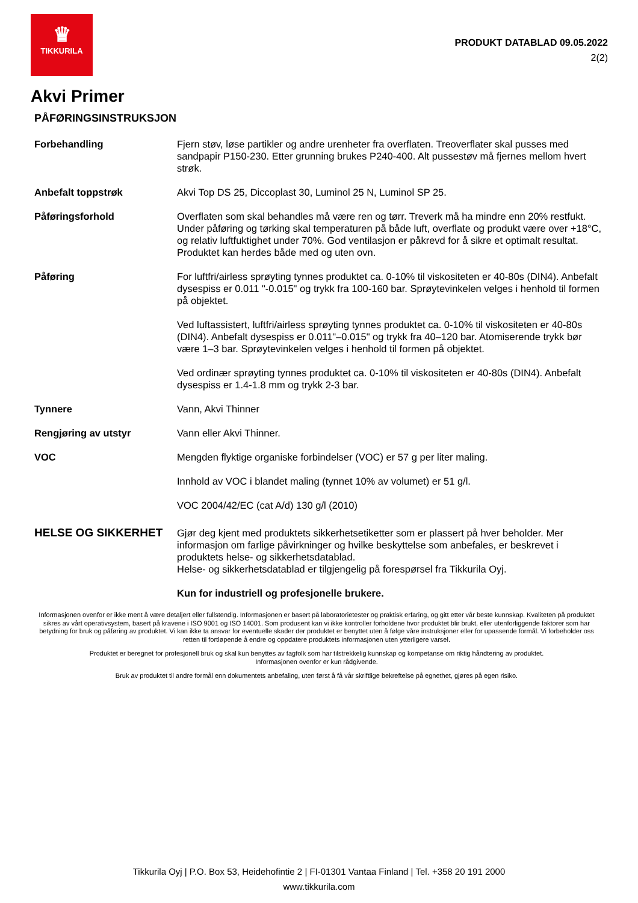♛
TIKKURILA
PRODUKT DATABLAD 09.05.2022
2(2)
Akvi Primer
PÅFØRINGSINSTRUKSJON
Forbehandling Fjern støv, løse partikler og andre urenheter fra overflaten. Treoverflater skal pusses med sandpapir P150-230. Etter grunning brukes P240-400. Alt pussestøv må fjernes mellom hvert strøk.
Anbefalt toppstrøk Akvi Top DS 25, Diccoplast 30, Luminol 25 N, Luminol SP 25.
Påføringsforhold Overflaten som skal behandles må være ren og tørr. Treverk må ha mindre enn 20% restfukt. Under påføring og tørking skal temperaturen på både luft, overflate og produkt være over +18°C, og relativ luftfuktighet under 70%. God ventilasjon er påkrevd for å sikre et optimalt resultat. Produktet kan herdes både med og uten ovn.
Påføring For luftfri/airless sprøyting tynnes produktet ca. 0-10% til viskositeten er 40-80s (DIN4). Anbefalt dysespiss er 0.011 "-0.015" og trykk fra 100-160 bar. Sprøytevinkelen velges i henhold til formen på objektet.
Ved luftassistert, luftfri/airless sprøyting tynnes produktet ca. 0-10% til viskositeten er 40-80s (DIN4). Anbefalt dysespiss er 0.011"–0.015" og trykk fra 40–120 bar. Atomiserende trykk bør være 1–3 bar. Sprøytevinkelen velges i henhold til formen på objektet.
Ved ordinær sprøyting tynnes produktet ca. 0-10% til viskositeten er 40-80s (DIN4). Anbefalt dysespiss er 1.4-1.8 mm og trykk 2-3 bar.
Tynnere Vann, Akvi Thinner
Rengjøring av utstyr Vann eller Akvi Thinner.
VOC Mengden flyktige organiske forbindelser (VOC) er 57 g per liter maling.
Innhold av VOC i blandet maling (tynnet 10% av volumet) er 51 g/l.
VOC 2004/42/EC (cat A/d) 130 g/l (2010)
HELSE OG SIKKERHET
Gjør deg kjent med produktets sikkerhetsetiketter som er plassert på hver beholder. Mer informasjon om farlige påvirkninger og hvilke beskyttelse som anbefales, er beskrevet i produktets helse- og sikkerhetsdatablad.
Helse- og sikkerhetsdatablad er tilgjengelig på forespørsel fra Tikkurila Oyj.
Kun for industriell og profesjonelle brukere.
Informasjonen ovenfor er ikke ment å være detaljert eller fullstendig. Informasjonen er basert på laboratorietester og praktisk erfaring, og gitt etter vår beste kunnskap. Kvaliteten på produktet sikres av vårt operativsystem, basert på kravene i ISO 9001 og ISO 14001. Som produsent kan vi ikke kontroller forholdene hvor produktet blir brukt, eller utenforliggende faktorer som har betydning for bruk og påføring av produktet. Vi kan ikke ta ansvar for eventuelle skader der produktet er benyttet uten å følge våre instruksjoner eller for upassende formål. Vi forbeholder oss retten til fortløpende å endre og oppdatere produktets informasjonen uten ytterligere varsel.
Produktet er beregnet for profesjonell bruk og skal kun benyttes av fagfolk som har tilstrekkelig kunnskap og kompetanse om riktig håndtering av produktet.
Informasjonen ovenfor er kun rådgivende.
Bruk av produktet til andre formål enn dokumentets anbefaling, uten først å få vår skriftlige bekreftelse på egnethet, gjøres på egen risiko.
Tikkurila Oyj | P.O. Box 53, Heidehofintie 2 | FI-01301 Vantaa Finland | Tel. +358 20 191 2000
www.tikkurila.com